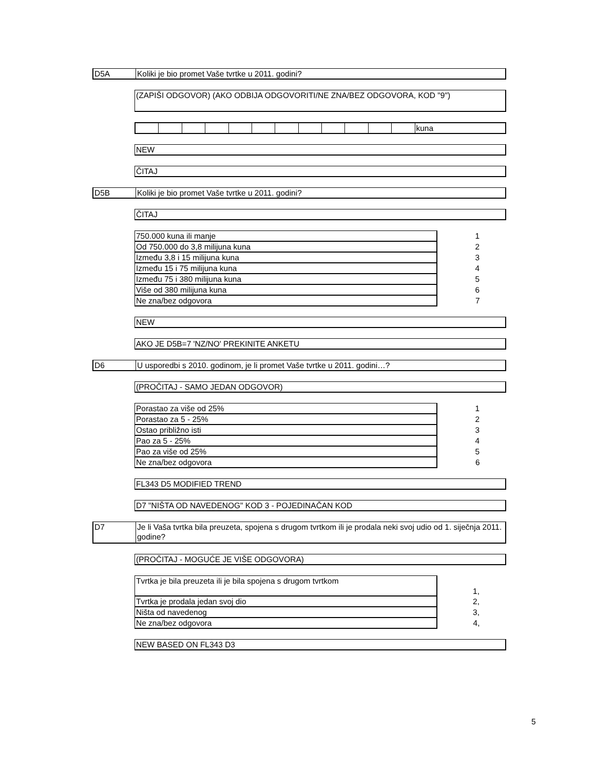D5A
Koliki je bio promet Vaše tvrtke u 2011. godini?
(ZAPIŠI ODGOVOR) (AKO ODBIJA ODGOVORITI/NE ZNA/BEZ ODGOVORA, KOD "9")
| | | | | | | | | | | | | kuna |
NEW
ČITAJ
D5B
Koliki je bio promet Vaše tvrtke u 2011. godini?
ČITAJ
| 750.000 kuna ili manje | 1 |
| Od 750.000 do 3,8 milijuna kuna | 2 |
| Između 3,8 i 15 milijuna kuna | 3 |
| Između 15 i 75 milijuna kuna | 4 |
| Između 75 i 380 milijuna kuna | 5 |
| Više od 380 milijuna kuna | 6 |
| Ne zna/bez odgovora | 7 |
NEW
AKO JE D5B=7 'NZ/NO' PREKINITE ANKETU
D6
U usporedbi s 2010. godinom, je li promet Vaše tvrtke u 2011. godini…?
(PROČITAJ - SAMO JEDAN ODGOVOR)
| Porastao za više od 25% | 1 |
| Porastao za 5 - 25% | 2 |
| Ostao približno isti | 3 |
| Pao za 5 - 25% | 4 |
| Pao za više od 25% | 5 |
| Ne zna/bez odgovora | 6 |
FL343 D5 MODIFIED TREND
D7 "NIŠTA OD NAVEDENOG" KOD 3 - POJEDINAČAN KOD
D7
Je li Vaša tvrtka bila preuzeta, spojena s drugom tvrtkom ili je prodala neki svoj udio od 1. siječnja 2011. godine?
(PROČITAJ - MOGUĆE JE VIŠE ODGOVORA)
| Tvrtka je bila preuzeta ili je bila spojena s drugom tvrtkom | 1, |
| Tvrtka je prodala jedan svoj dio | 2, |
| Ništa od navedenog | 3, |
| Ne zna/bez odgovora | 4, |
NEW BASED ON FL343 D3
5